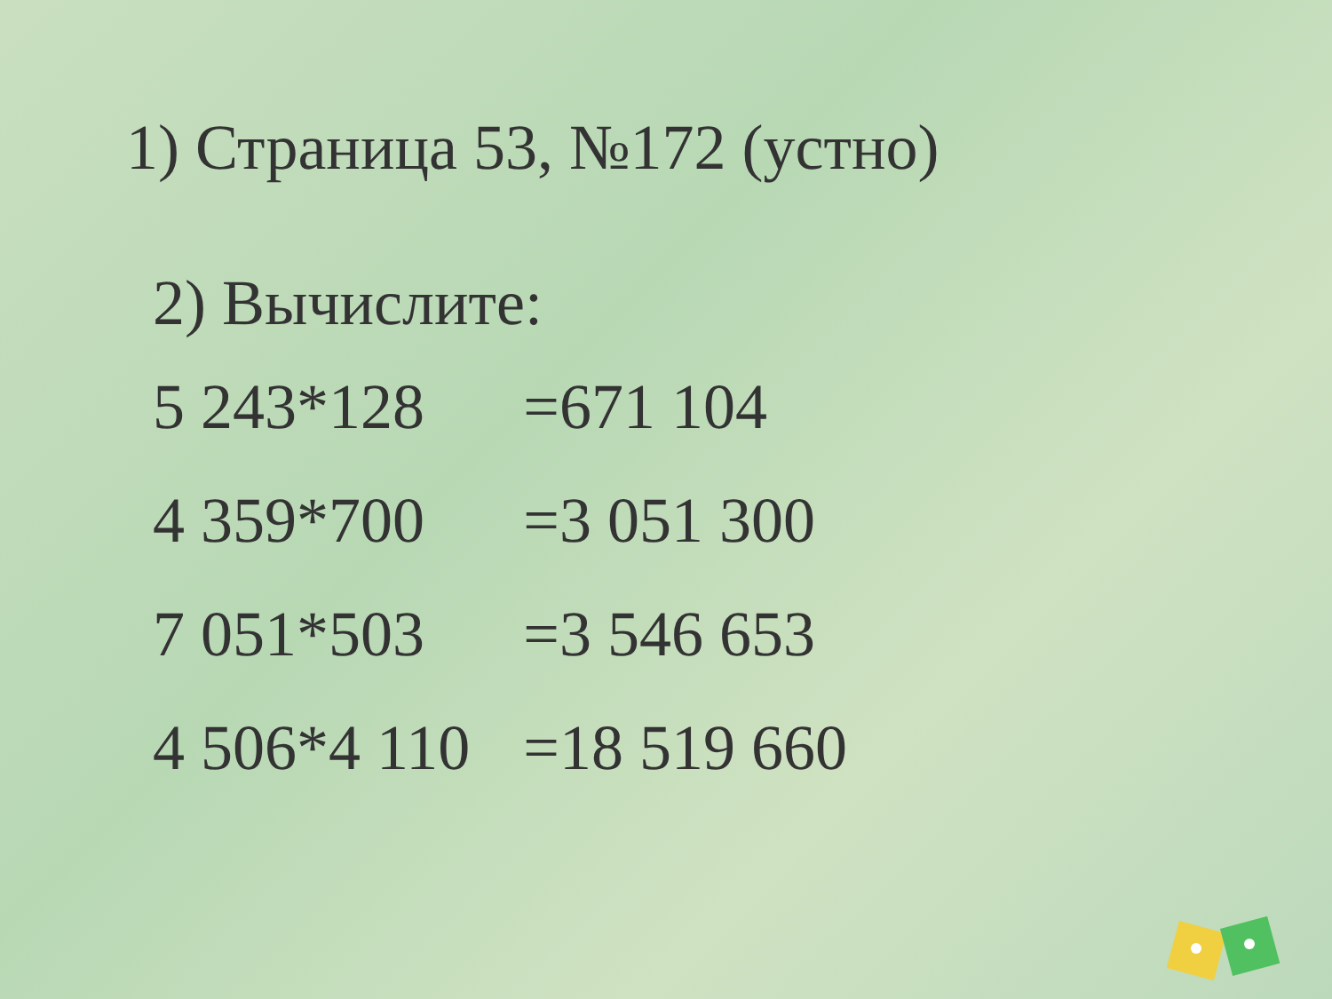1) Страница 53, №172 (устно)
2) Вычислите:
| 5 243*128 | =671 104 |
| 4 359*700 | =3 051 300 |
| 7 051*503 | =3 546 653 |
| 4 506*4 110 | =18 519 660 |